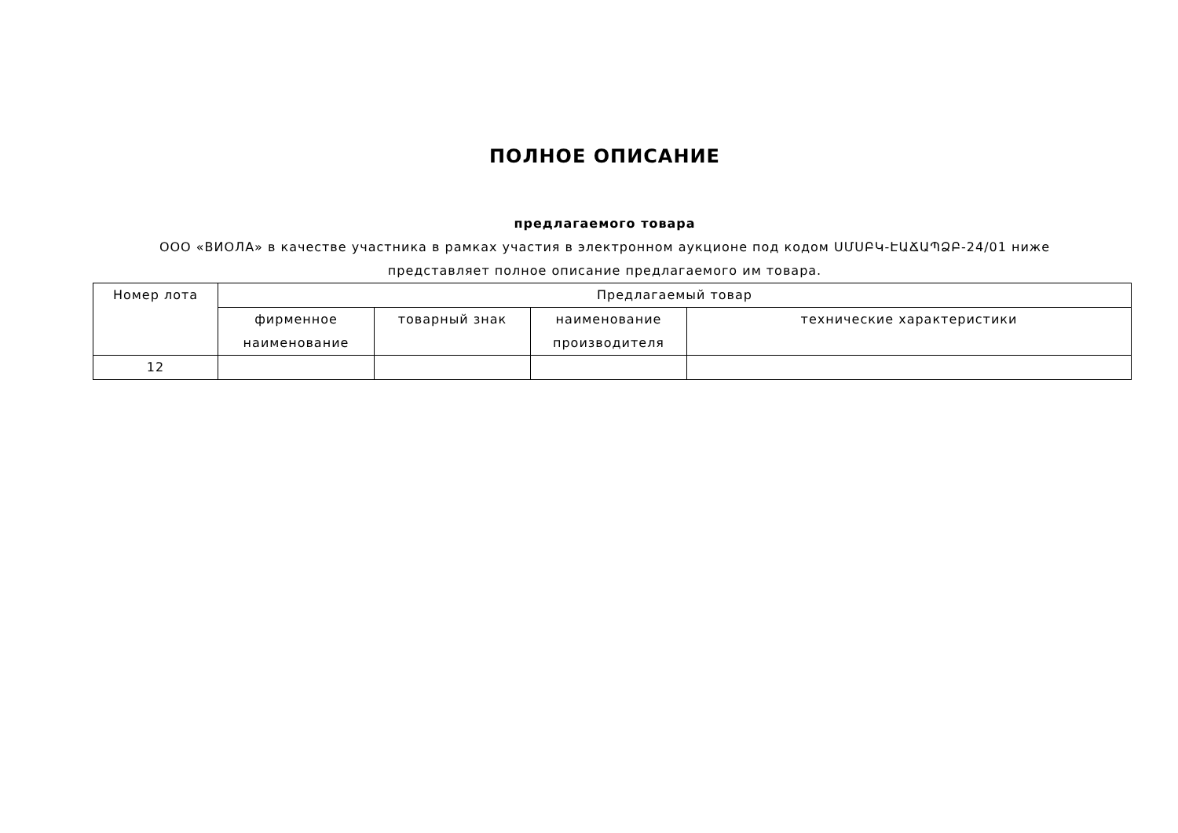ПОЛНОЕ ОПИСАНИЕ
предлагаемого товара
ООО «ВИОЛА» в качестве участника в рамках участия в электронном аукционе под кодом ՍՄՍԲԿ-ԷԱՃԱՊՁԲ-24/01 ниже представляет полное описание предлагаемого им товара.
| Номер лота | Предлагаемый товар | | | |
| --- | --- | --- | --- | --- |
| | фирменное наименование | товарный знак | наименование производителя | технические характеристики |
| 12 | | | | |